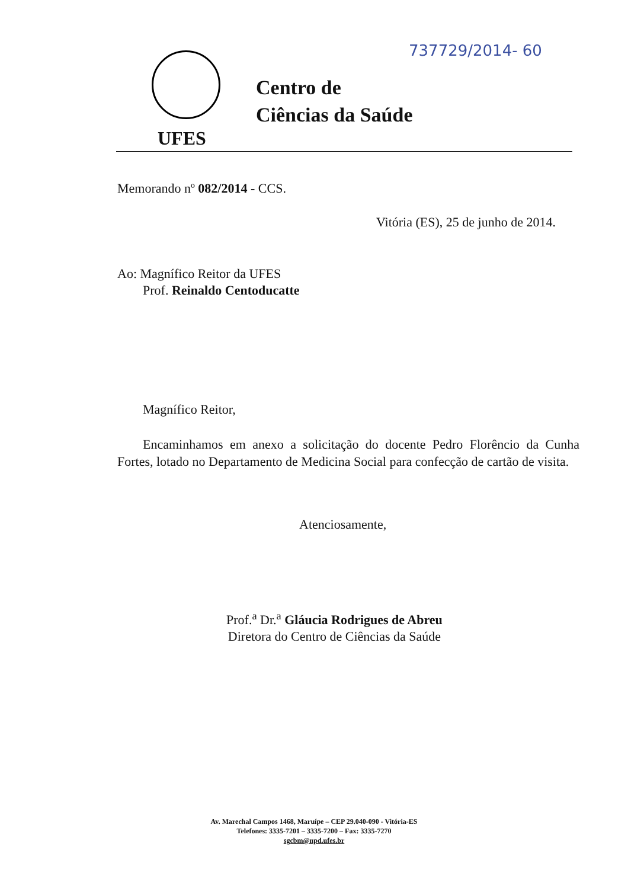737729/2014- 60
UFES
Centro de
Ciências da Saúde
Memorando nº 082/2014 - CCS.
Vitória (ES), 25 de junho de 2014.
Ao: Magnífico Reitor da UFES
Prof. Reinaldo Centoducatte
Magnífico Reitor,
Encaminhamos em anexo a solicitação do docente Pedro Florêncio da Cunha Fortes, lotado no Departamento de Medicina Social para confecção de cartão de visita.
Atenciosamente,
Prof.<sup>a</sup> Dr.<sup>a</sup> Gláucia Rodrigues de Abreu
Diretora do Centro de Ciências da Saúde
Av. Marechal Campos 1468, Maruípe – CEP 29.040-090 - Vitória-ES
Telefones: 3335-7201 – 3335-7200 – Fax: 3335-7270
sgcbm@npd.ufes.br